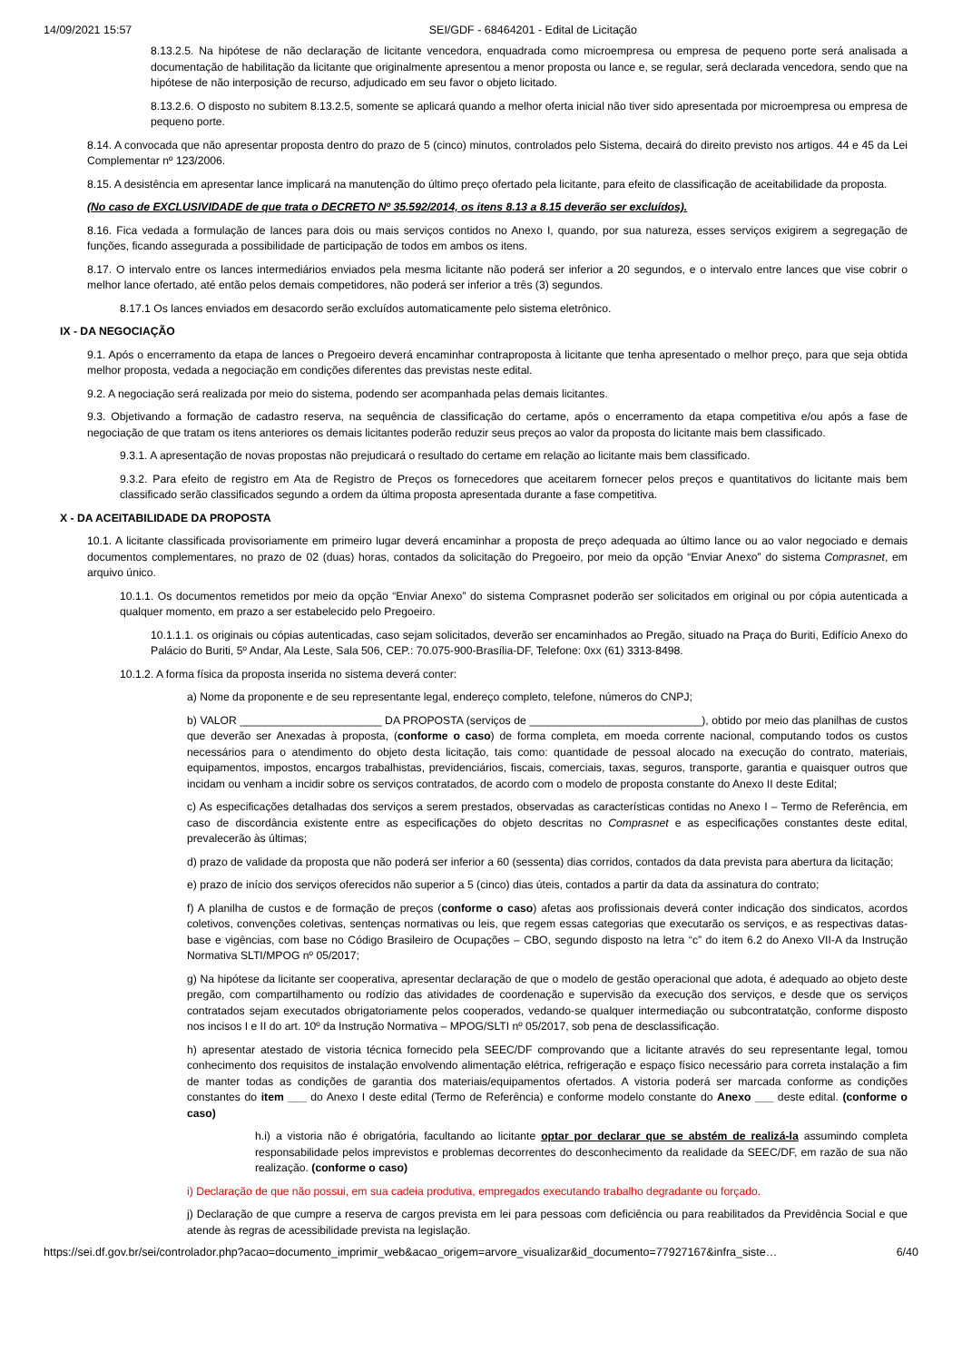14/09/2021 15:57 SEI/GDF - 68464201 - Edital de Licitação
8.13.2.5. Na hipótese de não declaração de licitante vencedora, enquadrada como microempresa ou empresa de pequeno porte será analisada a documentação de habilitação da licitante que originalmente apresentou a menor proposta ou lance e, se regular, será declarada vencedora, sendo que na hipótese de não interposição de recurso, adjudicado em seu favor o objeto licitado.
8.13.2.6. O disposto no subitem 8.13.2.5, somente se aplicará quando a melhor oferta inicial não tiver sido apresentada por microempresa ou empresa de pequeno porte.
8.14. A convocada que não apresentar proposta dentro do prazo de 5 (cinco) minutos, controlados pelo Sistema, decairá do direito previsto nos artigos. 44 e 45 da Lei Complementar nº 123/2006.
8.15. A desistência em apresentar lance implicará na manutenção do último preço ofertado pela licitante, para efeito de classificação de aceitabilidade da proposta.
(No caso de EXCLUSIVIDADE de que trata o DECRETO Nº 35.592/2014, os itens 8.13 a 8.15 deverão ser excluídos).
8.16. Fica vedada a formulação de lances para dois ou mais serviços contidos no Anexo I, quando, por sua natureza, esses serviços exigirem a segregação de funções, ficando assegurada a possibilidade de participação de todos em ambos os itens.
8.17. O intervalo entre os lances intermediários enviados pela mesma licitante não poderá ser inferior a 20 segundos, e o intervalo entre lances que vise cobrir o melhor lance ofertado, até então pelos demais competidores, não poderá ser inferior a três (3) segundos.
8.17.1 Os lances enviados em desacordo serão excluídos automaticamente pelo sistema eletrônico.
IX - DA NEGOCIAÇÃO
9.1. Após o encerramento da etapa de lances o Pregoeiro deverá encaminhar contraproposta à licitante que tenha apresentado o melhor preço, para que seja obtida melhor proposta, vedada a negociação em condições diferentes das previstas neste edital.
9.2. A negociação será realizada por meio do sistema, podendo ser acompanhada pelas demais licitantes.
9.3. Objetivando a formação de cadastro reserva, na sequência de classificação do certame, após o encerramento da etapa competitiva e/ou após a fase de negociação de que tratam os itens anteriores os demais licitantes poderão reduzir seus preços ao valor da proposta do licitante mais bem classificado.
9.3.1. A apresentação de novas propostas não prejudicará o resultado do certame em relação ao licitante mais bem classificado.
9.3.2. Para efeito de registro em Ata de Registro de Preços os fornecedores que aceitarem fornecer pelos preços e quantitativos do licitante mais bem classificado serão classificados segundo a ordem da última proposta apresentada durante a fase competitiva.
X - DA ACEITABILIDADE DA PROPOSTA
10.1. A licitante classificada provisoriamente em primeiro lugar deverá encaminhar a proposta de preço adequada ao último lance ou ao valor negociado e demais documentos complementares, no prazo de 02 (duas) horas, contados da solicitação do Pregoeiro, por meio da opção “Enviar Anexo” do sistema Comprasnet, em arquivo único.
10.1.1. Os documentos remetidos por meio da opção “Enviar Anexo” do sistema Comprasnet poderão ser solicitados em original ou por cópia autenticada a qualquer momento, em prazo a ser estabelecido pelo Pregoeiro.
10.1.1.1. os originais ou cópias autenticadas, caso sejam solicitados, deverão ser encaminhados ao Pregão, situado na Praça do Buriti, Edifício Anexo do Palácio do Buriti, 5º Andar, Ala Leste, Sala 506, CEP.: 70.075-900-Brasília-DF, Telefone: 0xx (61) 3313-8498.
10.1.2. A forma física da proposta inserida no sistema deverá conter:
a) Nome da proponente e de seu representante legal, endereço completo, telefone, números do CNPJ;
b) VALOR _______________________ DA PROPOSTA (serviços de ____________________________), obtido por meio das planilhas de custos que deverão ser Anexadas à proposta, (conforme o caso) de forma completa, em moeda corrente nacional, computando todos os custos necessários para o atendimento do objeto desta licitação, tais como: quantidade de pessoal alocado na execução do contrato, materiais, equipamentos, impostos, encargos trabalhistas, previdenciários, fiscais, comerciais, taxas, seguros, transporte, garantia e quaisquer outros que incidam ou venham a incidir sobre os serviços contratados, de acordo com o modelo de proposta constante do Anexo II deste Edital;
c) As especificações detalhadas dos serviços a serem prestados, observadas as características contidas no Anexo I – Termo de Referência, em caso de discordância existente entre as especificações do objeto descritas no Comprasnet e as especificações constantes deste edital, prevalecerão às últimas;
d) prazo de validade da proposta que não poderá ser inferior a 60 (sessenta) dias corridos, contados da data prevista para abertura da licitação;
e) prazo de início dos serviços oferecidos não superior a 5 (cinco) dias úteis, contados a partir da data da assinatura do contrato;
f) A planilha de custos e de formação de preços (conforme o caso) afetas aos profissionais deverá conter indicação dos sindicatos, acordos coletivos, convenções coletivas, sentenças normativas ou leis, que regem essas categorias que executarão os serviços, e as respectivas datas-base e vigências, com base no Código Brasileiro de Ocupações – CBO, segundo disposto na letra “c” do item 6.2 do Anexo VII-A da Instrução Normativa SLTI/MPOG nº 05/2017;
g) Na hipótese da licitante ser cooperativa, apresentar declaração de que o modelo de gestão operacional que adota, é adequado ao objeto deste pregão, com compartilhamento ou rodízio das atividades de coordenação e supervisão da execução dos serviços, e desde que os serviços contratados sejam executados obrigatoriamente pelos cooperados, vedando-se qualquer intermediação ou subcontratatção, conforme disposto nos incisos I e II do art. 10º da Instrução Normativa – MPOG/SLTI nº 05/2017, sob pena de desclassificação.
h) apresentar atestado de vistoria técnica fornecido pela SEEC/DF comprovando que a licitante através do seu representante legal, tomou conhecimento dos requisitos de instalação envolvendo alimentação elétrica, refrigeração e espaço físico necessário para correta instalação a fim de manter todas as condições de garantia dos materiais/equipamentos ofertados. A vistoria poderá ser marcada conforme as condições constantes do item ___ do Anexo I deste edital (Termo de Referência) e conforme modelo constante do Anexo ___ deste edital. (conforme o caso)
h.i) a vistoria não é obrigatória, facultando ao licitante optar por declarar que se abstém de realizá-la assumindo completa responsabilidade pelos imprevistos e problemas decorrentes do desconhecimento da realidade da SEEC/DF, em razão de sua não realização. (conforme o caso)
i) Declaração de que não possui, em sua cadeia produtiva, empregados executando trabalho degradante ou forçado.
j) Declaração de que cumpre a reserva de cargos prevista em lei para pessoas com deficiência ou para reabilitados da Previdência Social e que atende às regras de acessibilidade prevista na legislação.
https://sei.df.gov.br/sei/controlador.php?acao=documento_imprimir_web&acao_origem=arvore_visualizar&id_documento=77927167&infra_siste… 6/40